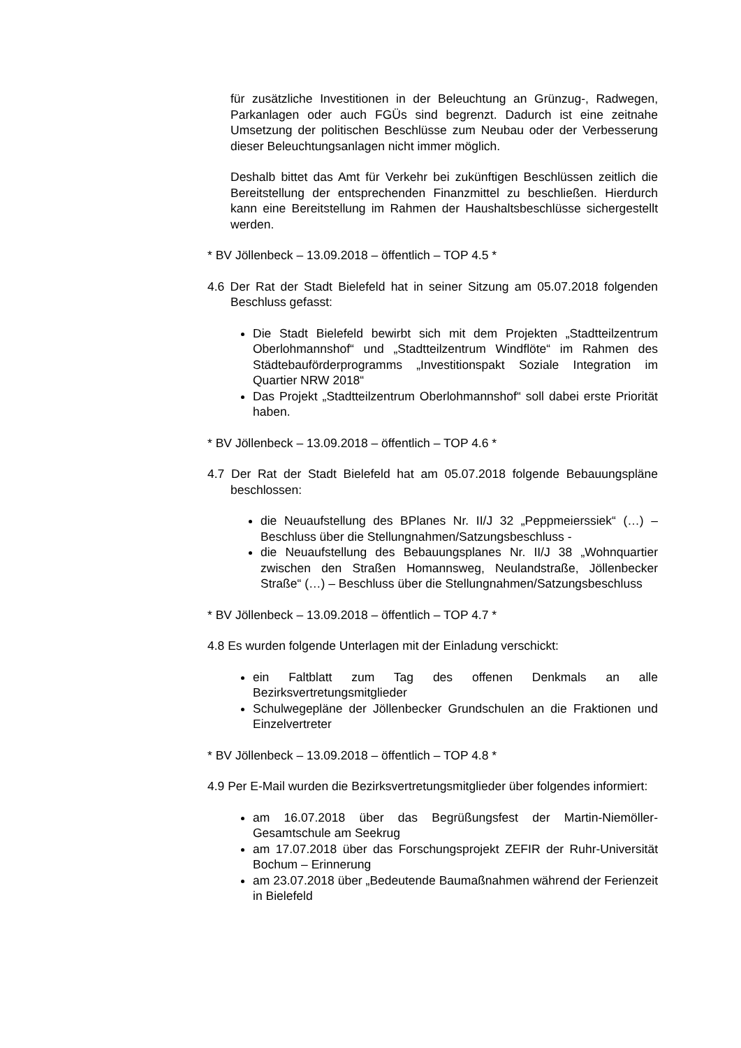für zusätzliche Investitionen in der Beleuchtung an Grünzug-, Radwegen, Parkanlagen oder auch FGÜs sind begrenzt. Dadurch ist eine zeitnahe Umsetzung der politischen Beschlüsse zum Neubau oder der Verbesserung dieser Beleuchtungsanlagen nicht immer möglich.
Deshalb bittet das Amt für Verkehr bei zukünftigen Beschlüssen zeitlich die Bereitstellung der entsprechenden Finanzmittel zu beschließen. Hierdurch kann eine Bereitstellung im Rahmen der Haushaltsbeschlüsse sichergestellt werden.
* BV Jöllenbeck – 13.09.2018 – öffentlich – TOP 4.5 *
4.6 Der Rat der Stadt Bielefeld hat in seiner Sitzung am 05.07.2018 folgenden Beschluss gefasst:
Die Stadt Bielefeld bewirbt sich mit dem Projekten „Stadtteilzentrum Oberlohmannshof“ und „Stadtteilzentrum Windflöte“ im Rahmen des Städtebauförderprogramms „Investitionspakt Soziale Integration im Quartier NRW 2018“
Das Projekt „Stadtteilzentrum Oberlohmannshof“ soll dabei erste Priorität haben.
* BV Jöllenbeck – 13.09.2018 – öffentlich – TOP 4.6 *
4.7 Der Rat der Stadt Bielefeld hat am 05.07.2018 folgende Bebauungspläne beschlossen:
die Neuaufstellung des BPlanes Nr. II/J 32 „Peppmeierssiek“ (…) – Beschluss über die Stellungnahmen/Satzungsbeschluss -
die Neuaufstellung des Bebauungsplanes Nr. II/J 38 „Wohnquartier zwischen den Straßen Homannsweg, Neulandstraße, Jöllenbecker Straße“ (…) – Beschluss über die Stellungnahmen/Satzungsbeschluss
* BV Jöllenbeck – 13.09.2018 – öffentlich – TOP 4.7 *
4.8 Es wurden folgende Unterlagen mit der Einladung verschickt:
ein Faltblatt zum Tag des offenen Denkmals an alle Bezirksvertretungsmitglieder
Schulwegepläne der Jöllenbecker Grundschulen an die Fraktionen und Einzelvertreter
* BV Jöllenbeck – 13.09.2018 – öffentlich – TOP 4.8 *
4.9 Per E-Mail wurden die Bezirksvertretungsmitglieder über folgendes informiert:
am 16.07.2018 über das Begrüßungsfest der Martin-Niemöller-Gesamtschule am Seekrug
am 17.07.2018 über das Forschungsprojekt ZEFIR der Ruhr-Universität Bochum – Erinnerung
am 23.07.2018 über „Bedeutende Baumaßnahmen während der Ferienzeit in Bielefeld